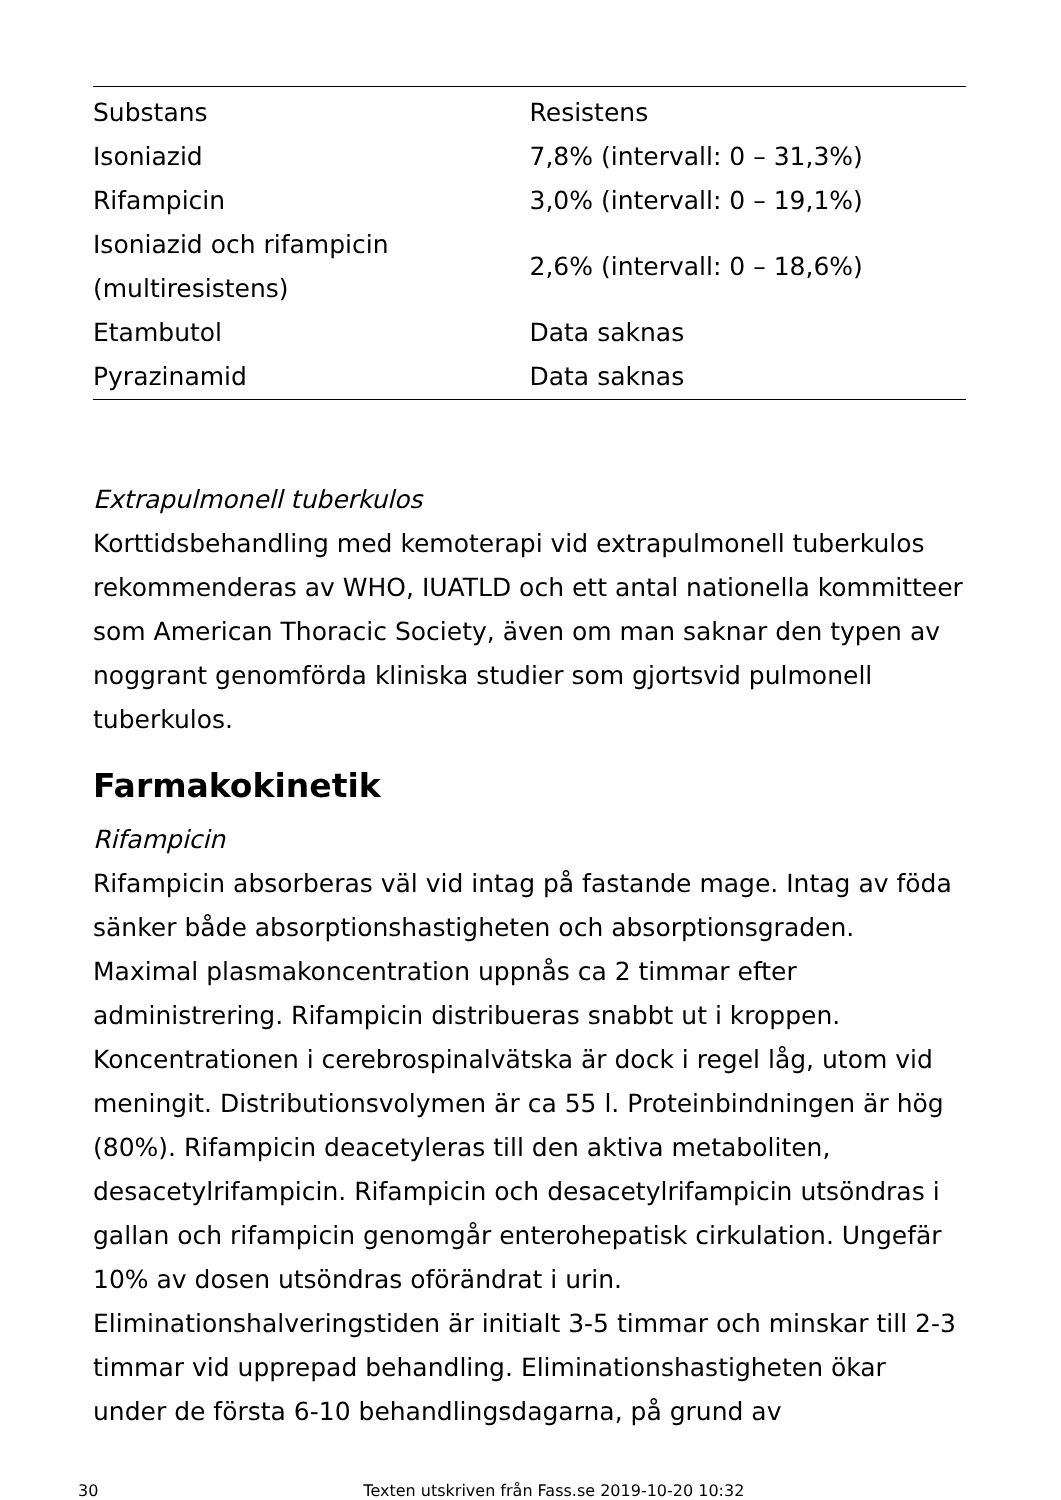| Substans | Resistens |
| --- | --- |
| Isoniazid | 7,8% (intervall: 0 – 31,3%) |
| Rifampicin | 3,0% (intervall: 0 – 19,1%) |
| Isoniazid och rifampicin (multiresistens) | 2,6% (intervall: 0 – 18,6%) |
| Etambutol | Data saknas |
| Pyrazinamid | Data saknas |
Extrapulmonell tuberkulos
Korttidsbehandling med kemoterapi vid extrapulmonell tuberkulos rekommenderas av WHO, IUATLD och ett antal nationella kommitteer som American Thoracic Society, även om man saknar den typen av noggrant genomförda kliniska studier som gjortsvid pulmonell tuberkulos.
Farmakokinetik
Rifampicin
Rifampicin absorberas väl vid intag på fastande mage. Intag av föda sänker både absorptionshastigheten och absorptionsgraden. Maximal plasmakoncentration uppnås ca 2 timmar efter administrering. Rifampicin distribueras snabbt ut i kroppen. Koncentrationen i cerebrospinalvätska är dock i regel låg, utom vid meningit. Distributionsvolymen är ca 55 l. Proteinbindningen är hög (80%). Rifampicin deacetyleras till den aktiva metaboliten, desacetylrifampicin. Rifampicin och desacetylrifampicin utsöndras i gallan och rifampicin genomgår enterohepatisk cirkulation. Ungefär 10% av dosen utsöndras oförändrat i urin.
Eliminationshalveringstiden är initialt 3-5 timmar och minskar till 2-3 timmar vid upprepad behandling. Eliminationshastigheten ökar under de första 6-10 behandlingsdagarna, på grund av
30 Texten utskriven från Fass.se 2019-10-20 10:32